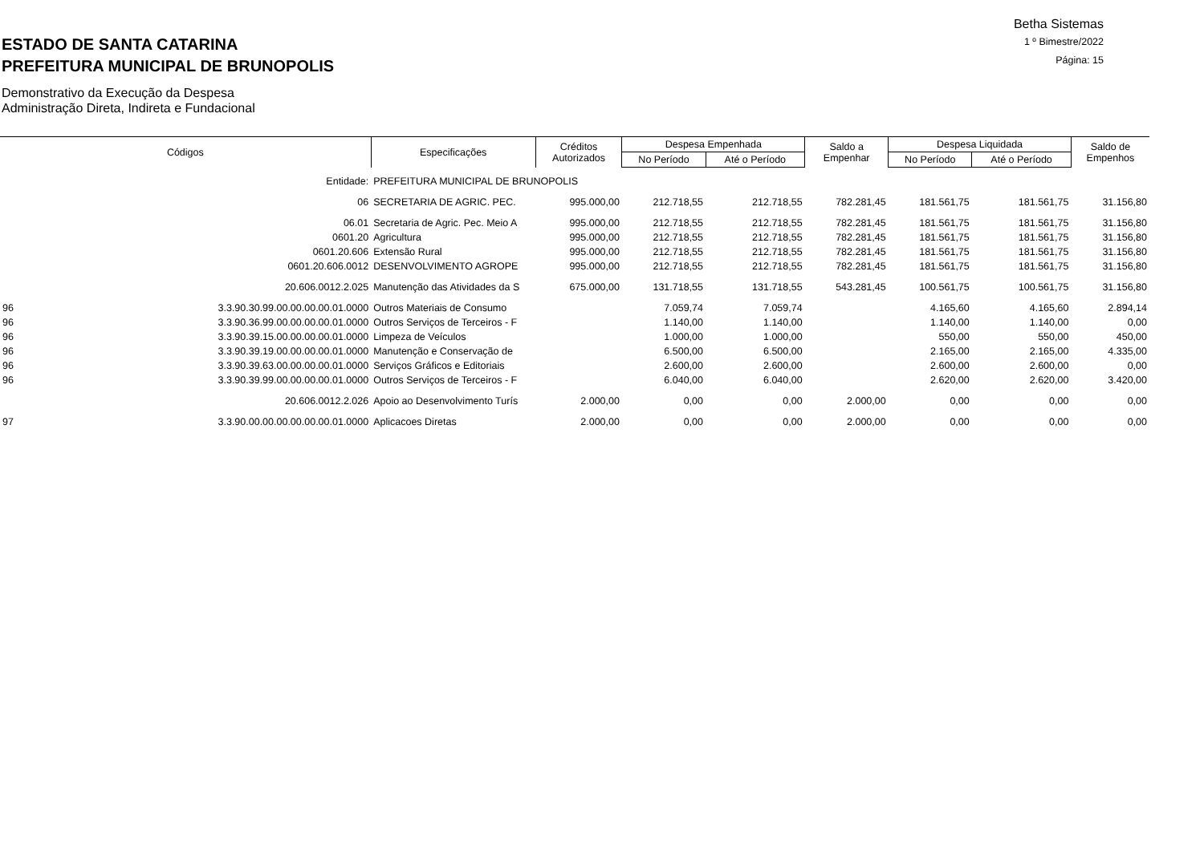ESTADO DE SANTA CATARINA
PREFEITURA MUNICIPAL DE BRUNOPOLIS
Demonstrativo da Execução da Despesa
Administração Direta, Indireta e Fundacional
Betha Sistemas
1 º Bimestre/2022
Página: 15
| Códigos | | Especificações | Créditos Autorizados | Despesa Empenhada | | Saldo a Empenhar | Despesa Liquidada | | Saldo de Empenhos |
| --- | --- | --- | --- | --- | --- | --- | --- | --- | --- |
| | | | | No Período | Até o Período | | No Período | Até o Período | |
| | Entidade: | PREFEITURA MUNICIPAL DE BRUNOPOLIS | | | | | | | |
| | 06 | SECRETARIA DE AGRIC. PEC. | 995.000,00 | 212.718,55 | 212.718,55 | 782.281,45 | 181.561,75 | 181.561,75 | 31.156,80 |
| | 06.01 | Secretaria de Agric. Pec. Meio A | 995.000,00 | 212.718,55 | 212.718,55 | 782.281,45 | 181.561,75 | 181.561,75 | 31.156,80 |
| | 0601.20 | Agricultura | 995.000,00 | 212.718,55 | 212.718,55 | 782.281,45 | 181.561,75 | 181.561,75 | 31.156,80 |
| | 0601.20.606 | Extensão Rural | 995.000,00 | 212.718,55 | 212.718,55 | 782.281,45 | 181.561,75 | 181.561,75 | 31.156,80 |
| | 0601.20.606.0012 | DESENVOLVIMENTO AGROPE | 995.000,00 | 212.718,55 | 212.718,55 | 782.281,45 | 181.561,75 | 181.561,75 | 31.156,80 |
| | 20.606.0012.2.025 | Manutenção das Atividades da S | 675.000,00 | 131.718,55 | 131.718,55 | 543.281,45 | 100.561,75 | 100.561,75 | 31.156,80 |
| 96 | 3.3.90.30.99.00.00.00.00.01.0000 | Outros Materiais de Consumo | | 7.059,74 | 7.059,74 | | 4.165,60 | 4.165,60 | 2.894,14 |
| 96 | 3.3.90.36.99.00.00.00.00.01.0000 | Outros Serviços de Terceiros - F | | 1.140,00 | 1.140,00 | | 1.140,00 | 1.140,00 | 0,00 |
| 96 | 3.3.90.39.15.00.00.00.00.01.0000 | Limpeza de Veículos | | 1.000,00 | 1.000,00 | | 550,00 | 550,00 | 450,00 |
| 96 | 3.3.90.39.19.00.00.00.00.01.0000 | Manutenção e Conservação de | | 6.500,00 | 6.500,00 | | 2.165,00 | 2.165,00 | 4.335,00 |
| 96 | 3.3.90.39.63.00.00.00.00.01.0000 | Serviços Gráficos e Editoriais | | 2.600,00 | 2.600,00 | | 2.600,00 | 2.600,00 | 0,00 |
| 96 | 3.3.90.39.99.00.00.00.00.01.0000 | Outros Serviços de Terceiros - F | | 6.040,00 | 6.040,00 | | 2.620,00 | 2.620,00 | 3.420,00 |
| | 20.606.0012.2.026 | Apoio ao Desenvolvimento Turís | 2.000,00 | 0,00 | 0,00 | 2.000,00 | 0,00 | 0,00 | 0,00 |
| 97 | 3.3.90.00.00.00.00.00.00.01.0000 | Aplicacoes Diretas | 2.000,00 | 0,00 | 0,00 | 2.000,00 | 0,00 | 0,00 | 0,00 |